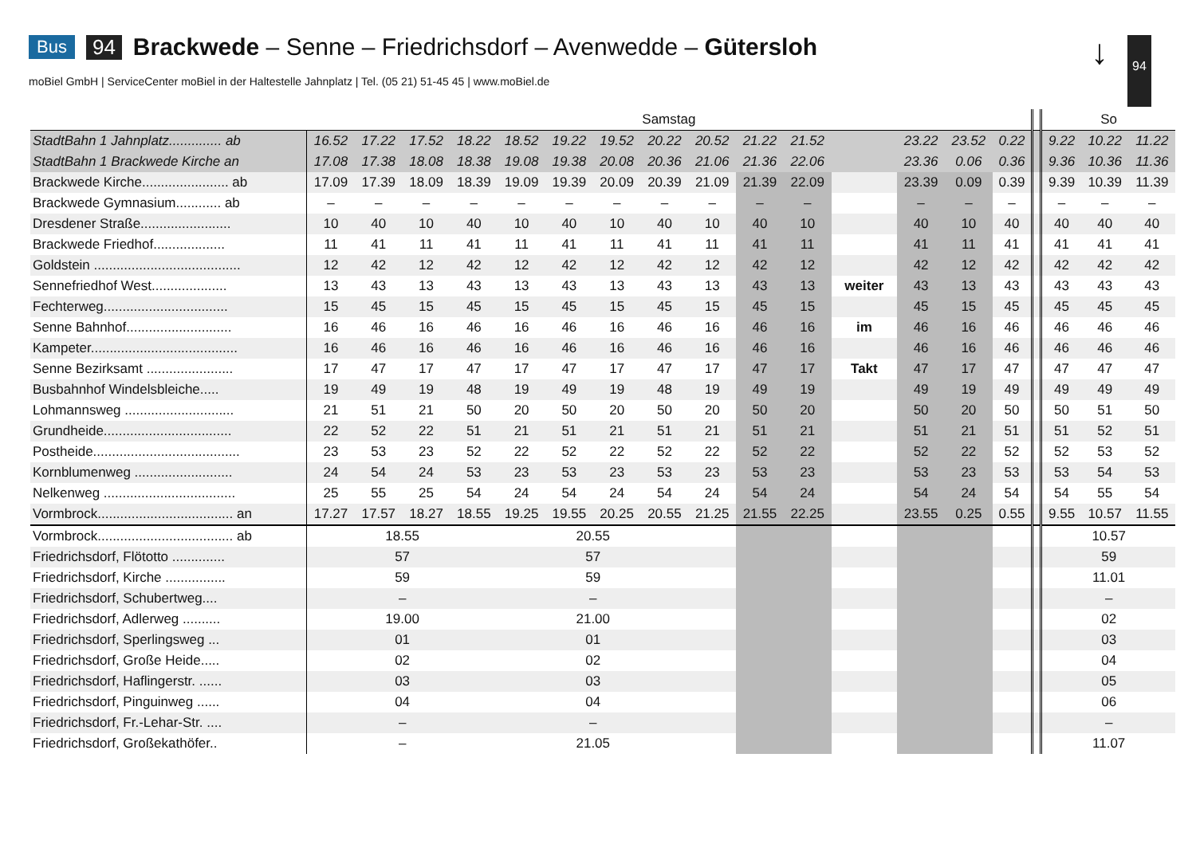Bus 94 Brackwede – Senne – Friedrichsdorf – Avenwedde – Gütersloh
moBiel GmbH | ServiceCenter moBiel in der Haltestelle Jahnplatz | Tel. (05 21) 51-45 45 | www.moBiel.de
↓ 94
| | Samstag | | | | | | | | | | | | | | | | | | So | | |
| --- | --- | --- | --- | --- | --- | --- | --- | --- | --- | --- | --- | --- | --- | --- | --- | --- | --- | --- | --- | --- | --- |
| StadtBahn 1 Jahnplatz.............. ab | 16.52 | 17.22 | 17.52 | 18.22 | 18.52 | 19.22 | 19.52 | 20.22 | 20.52 | 21.22 | 21.52 | | | | 23.22 | 23.52 | 0.22 | | 9.22 | 10.22 | 11.22 |
| StadtBahn 1 Brackwede Kirche an | 17.08 | 17.38 | 18.08 | 18.38 | 19.08 | 19.38 | 20.08 | 20.36 | 21.06 | 21.36 | 22.06 | | | | 23.36 | 0.06 | 0.36 | | 9.36 | 10.36 | 11.36 |
| Brackwede Kirche....................... ab | 17.09 | 17.39 | 18.09 | 18.39 | 19.09 | 19.39 | 20.09 | 20.39 | 21.09 | 21.39 | 22.09 | | | | 23.39 | 0.09 | 0.39 | | 9.39 | 10.39 | 11.39 |
| Brackwede Gymnasium............ ab | – | – | – | – | – | – | – | – | – | – | – | | | | – | – | – | | – | – | – |
| Dresdener Straße........................ | 10 | 40 | 10 | 40 | 10 | 40 | 10 | 40 | 10 | 40 | 10 | | | | 40 | 10 | 40 | | 40 | 40 | 40 |
| Brackwede Friedhof................... | 11 | 41 | 11 | 41 | 11 | 41 | 11 | 41 | 11 | 41 | 11 | | | | 41 | 11 | 41 | | 41 | 41 | 41 |
| Goldstein ....................................... | 12 | 42 | 12 | 42 | 12 | 42 | 12 | 42 | 12 | 42 | 12 | | | | 42 | 12 | 42 | | 42 | 42 | 42 |
| Sennefriedhof West.................... | 13 | 43 | 13 | 43 | 13 | 43 | 13 | 43 | 13 | 43 | 13 | | weiter | | 43 | 13 | 43 | | 43 | 43 | 43 |
| Fechterweg................................. | 15 | 45 | 15 | 45 | 15 | 45 | 15 | 45 | 15 | 45 | 15 | | | | 45 | 15 | 45 | | 45 | 45 | 45 |
| Senne Bahnhof............................ | 16 | 46 | 16 | 46 | 16 | 46 | 16 | 46 | 16 | 46 | 16 | | im | | 46 | 16 | 46 | | 46 | 46 | 46 |
| Kampeter....................................... | 16 | 46 | 16 | 46 | 16 | 46 | 16 | 46 | 16 | 46 | 16 | | | | 46 | 16 | 46 | | 46 | 46 | 46 |
| Senne Bezirksamt ....................... | 17 | 47 | 17 | 47 | 17 | 47 | 17 | 47 | 17 | 47 | 17 | | Takt | | 47 | 17 | 47 | | 47 | 47 | 47 |
| Busbahnhof Windelsbleiche..... | 19 | 49 | 19 | 48 | 19 | 49 | 19 | 48 | 19 | 49 | 19 | | | | 49 | 19 | 49 | | 49 | 49 | 49 |
| Lohmannsweg ............................. | 21 | 51 | 21 | 50 | 20 | 50 | 20 | 50 | 20 | 50 | 20 | | | | 50 | 20 | 50 | | 50 | 51 | 50 |
| Grundheide.................................. | 22 | 52 | 22 | 51 | 21 | 51 | 21 | 51 | 21 | 51 | 21 | | | | 51 | 21 | 51 | | 51 | 52 | 51 |
| Postheide....................................... | 23 | 53 | 23 | 52 | 22 | 52 | 22 | 52 | 22 | 52 | 22 | | | | 52 | 22 | 52 | | 52 | 53 | 52 |
| Kornblumenweg .......................... | 24 | 54 | 24 | 53 | 23 | 53 | 23 | 53 | 23 | 53 | 23 | | | | 53 | 23 | 53 | | 53 | 54 | 53 |
| Nelkenweg ................................... | 25 | 55 | 25 | 54 | 24 | 54 | 24 | 54 | 24 | 54 | 24 | | | | 54 | 24 | 54 | | 54 | 55 | 54 |
| Vormbrock.................................... an | 17.27 | 17.57 | 18.27 | 18.55 | 19.25 | 19.55 | 20.25 | 20.55 | 21.25 | 21.55 | 22.25 | | | | 23.55 | 0.25 | 0.55 | | 9.55 | 10.57 | 11.55 |
| Vormbrock.................................... ab | 18.55 | | | | 20.55 | | | | | | | | | | | | | | 10.57 | | |
| Friedrichsdorf, Flötotto .............. | 57 | | | | 57 | | | | | | | | | | | | | | 59 | | |
| Friedrichsdorf, Kirche ................ | 59 | | | | 59 | | | | | | | | | | | | | | 11.01 | | |
| Friedrichsdorf, Schubertweg.... | – | | | | – | | | | | | | | | | | | | | – | | |
| Friedrichsdorf, Adlerweg .......... | 19.00 | | | | 21.00 | | | | | | | | | | | | | | 02 | | |
| Friedrichsdorf, Sperlingsweg ... | 01 | | | | 01 | | | | | | | | | | | | | | 03 | | |
| Friedrichsdorf, Große Heide..... | 02 | | | | 02 | | | | | | | | | | | | | | 04 | | |
| Friedrichsdorf, Haflingerstr. ...... | 03 | | | | 03 | | | | | | | | | | | | | | 05 | | |
| Friedrichsdorf, Pinguinweg ...... | 04 | | | | 04 | | | | | | | | | | | | | | 06 | | |
| Friedrichsdorf, Fr.-Lehar-Str. .... | – | | | | – | | | | | | | | | | | | | | – | | |
| Friedrichsdorf, Großekathöfer.. | – | | | | 21.05 | | | | | | | | | | | | | | 11.07 | | |